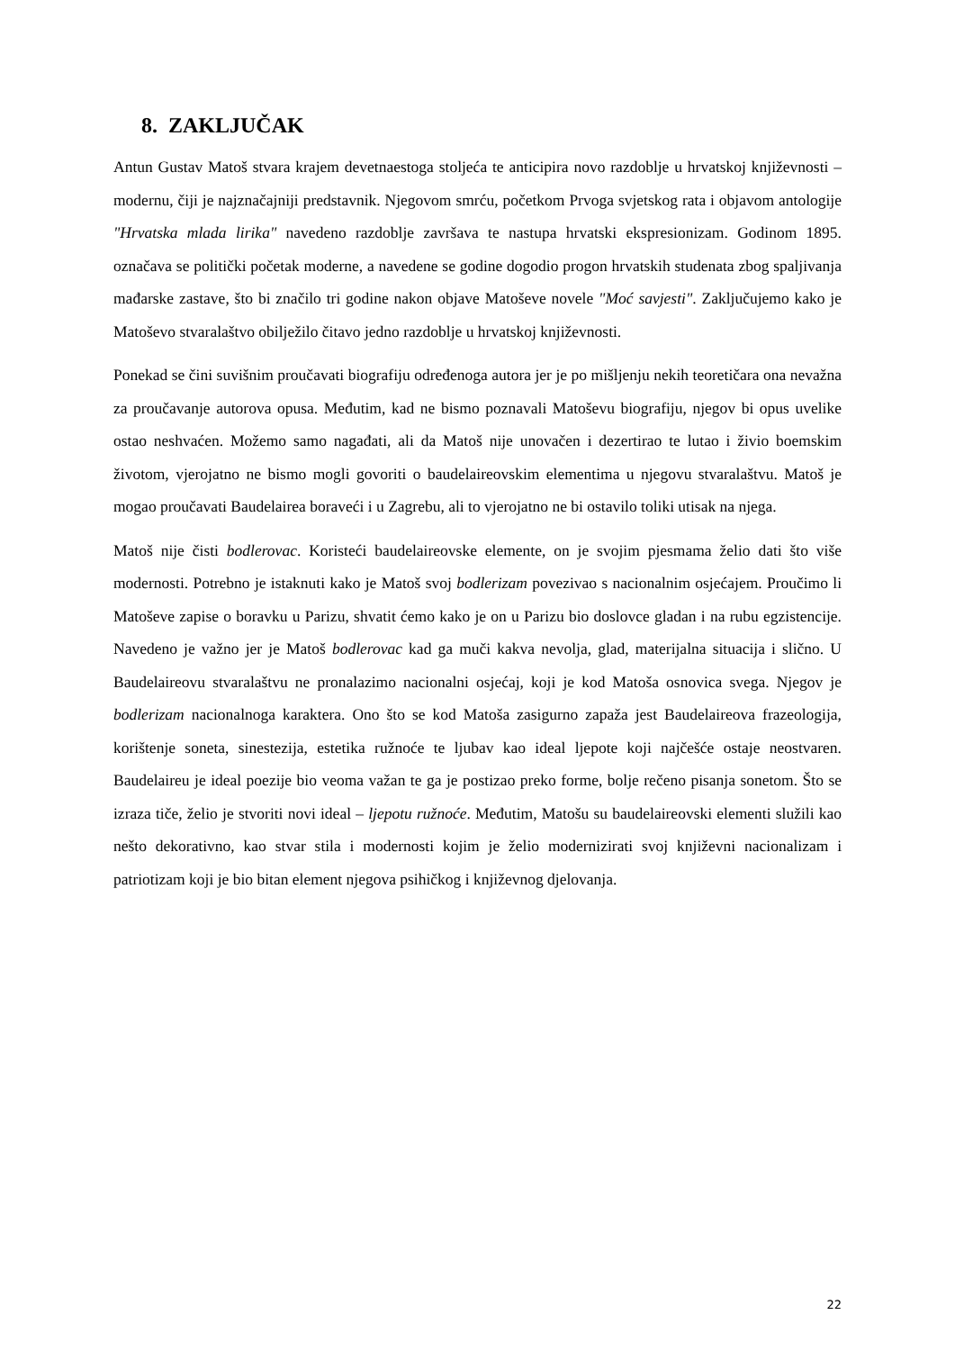8. ZAKLJUČAK
Antun Gustav Matoš stvara krajem devetnaestoga stoljeća te anticipira novo razdoblje u hrvatskoj književnosti – modernu, čiji je najznačajniji predstavnik. Njegovom smrću, početkom Prvoga svjetskog rata i objavom antologije "Hrvatska mlada lirika" navedeno razdoblje završava te nastupa hrvatski ekspresionizam. Godinom 1895. označava se politički početak moderne, a navedene se godine dogodio progon hrvatskih studenata zbog spaljivanja mađarske zastave, što bi značilo tri godine nakon objave Matoševe novele "Moć savjesti". Zaključujemo kako je Matoševo stvaralaštvo obilježilo čitavo jedno razdoblje u hrvatskoj književnosti.
Ponekad se čini suvišnim proučavati biografiju određenoga autora jer je po mišljenju nekih teoretičara ona nevažna za proučavanje autorova opusa. Međutim, kad ne bismo poznavali Matoševu biografiju, njegov bi opus uvelike ostao neshvaćen. Možemo samo nagađati, ali da Matoš nije unovačen i dezertirao te lutao i živio boemskim životom, vjerojatno ne bismo mogli govoriti o baudelaireovskim elementima u njegovu stvaralaštvu. Matoš je mogao proučavati Baudelairea boraveći i u Zagrebu, ali to vjerojatno ne bi ostavilo toliki utisak na njega.
Matoš nije čisti bodlerovac. Koristeći baudelaireovske elemente, on je svojim pjesmama želio dati što više modernosti. Potrebno je istaknuti kako je Matoš svoj bodlerizam povezivao s nacionalnim osjećajem. Proučimo li Matoševe zapise o boravku u Parizu, shvatit ćemo kako je on u Parizu bio doslovce gladan i na rubu egzistencije. Navedeno je važno jer je Matoš bodlerovac kad ga muči kakva nevolja, glad, materijalna situacija i slično. U Baudelaireovu stvaralaštvu ne pronalazimo nacionalni osjećaj, koji je kod Matoša osnovica svega. Njegov je bodlerizam nacionalnoga karaktera. Ono što se kod Matoša zasigurno zapaža jest Baudelaireova frazeologija, korištenje soneta, sinestezija, estetika ružnoće te ljubav kao ideal ljepote koji najčešće ostaje neostvaren. Baudelaireu je ideal poezije bio veoma važan te ga je postizao preko forme, bolje rečeno pisanja sonetom. Što se izraza tiče, želio je stvoriti novi ideal – ljepotu ružnoće. Međutim, Matošu su baudelaireovski elementi služili kao nešto dekorativno, kao stvar stila i modernosti kojim je želio modernizirati svoj književni nacionalizam i patriotizam koji je bio bitan element njegova psihičkog i književnog djelovanja.
22